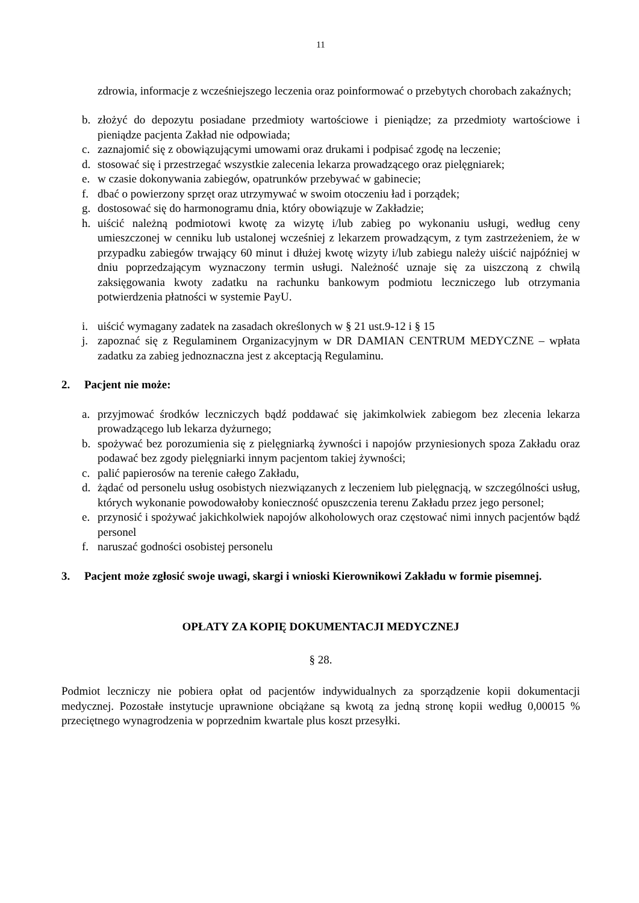11
zdrowia, informacje z wcześniejszego leczenia oraz poinformować o przebytych chorobach zakaźnych;
b. złożyć do depozytu posiadane przedmioty wartościowe i pieniądze; za przedmioty wartościowe i pieniądze pacjenta Zakład nie odpowiada;
c. zaznajomić się z obowiązującymi umowami oraz drukami i podpisać zgodę na leczenie;
d. stosować się i przestrzegać wszystkie zalecenia lekarza prowadzącego oraz pielęgniarek;
e. w czasie dokonywania zabiegów, opatrunków przebywać w gabinecie;
f. dbać o powierzony sprzęt oraz utrzymywać w swoim otoczeniu ład i porządek;
g. dostosować się do harmonogramu dnia, który obowiązuje w Zakładzie;
h. uiścić należną podmiotowi kwotę za wizytę i/lub zabieg po wykonaniu usługi, według ceny umieszczonej w cenniku lub ustalonej wcześniej z lekarzem prowadzącym, z tym zastrzeżeniem, że w przypadku zabiegów trwający 60 minut i dłużej kwotę wizyty i/lub zabiegu należy uiścić najpóźniej w dniu poprzedzającym wyznaczony termin usługi. Należność uznaje się za uiszczoną z chwilą zaksięgowania kwoty zadatku na rachunku bankowym podmiotu leczniczego lub otrzymania potwierdzenia płatności w systemie PayU.
i. uiścić wymagany zadatek na zasadach określonych w § 21 ust.9-12 i § 15
j. zapoznać się z Regulaminem Organizacyjnym w DR DAMIAN CENTRUM MEDYCZNE – wpłata zadatku za zabieg jednoznaczna jest z akceptacją Regulaminu.
2. Pacjent nie może:
a. przyjmować środków leczniczych bądź poddawać się jakimkolwiek zabiegom bez zlecenia lekarza prowadzącego lub lekarza dyżurnego;
b. spożywać bez porozumienia się z pielęgniarką żywności i napojów przyniesionych spoza Zakładu oraz podawać bez zgody pielęgniarki innym pacjentom takiej żywności;
c. palić papierosów na terenie całego Zakładu,
d. żądać od personelu usług osobistych niezwiązanych z leczeniem lub pielęgnacją, w szczególności usług, których wykonanie powodowałoby konieczność opuszczenia terenu Zakładu przez jego personel;
e. przynosić i spożywać jakichkolwiek napojów alkoholowych oraz częstować nimi innych pacjentów bądź personel
f. naruszać godności osobistej personelu
3. Pacjent może zgłosić swoje uwagi, skargi i wnioski Kierownikowi Zakładu w formie pisemnej.
OPŁATY ZA KOPIĘ DOKUMENTACJI MEDYCZNEJ
§ 28.
Podmiot leczniczy nie pobiera opłat od pacjentów indywidualnych za sporządzenie kopii dokumentacji medycznej. Pozostałe instytucje uprawnione obciążane są kwotą za jedną stronę kopii według 0,00015 % przeciętnego wynagrodzenia w poprzednim kwartale plus koszt przesyłki.